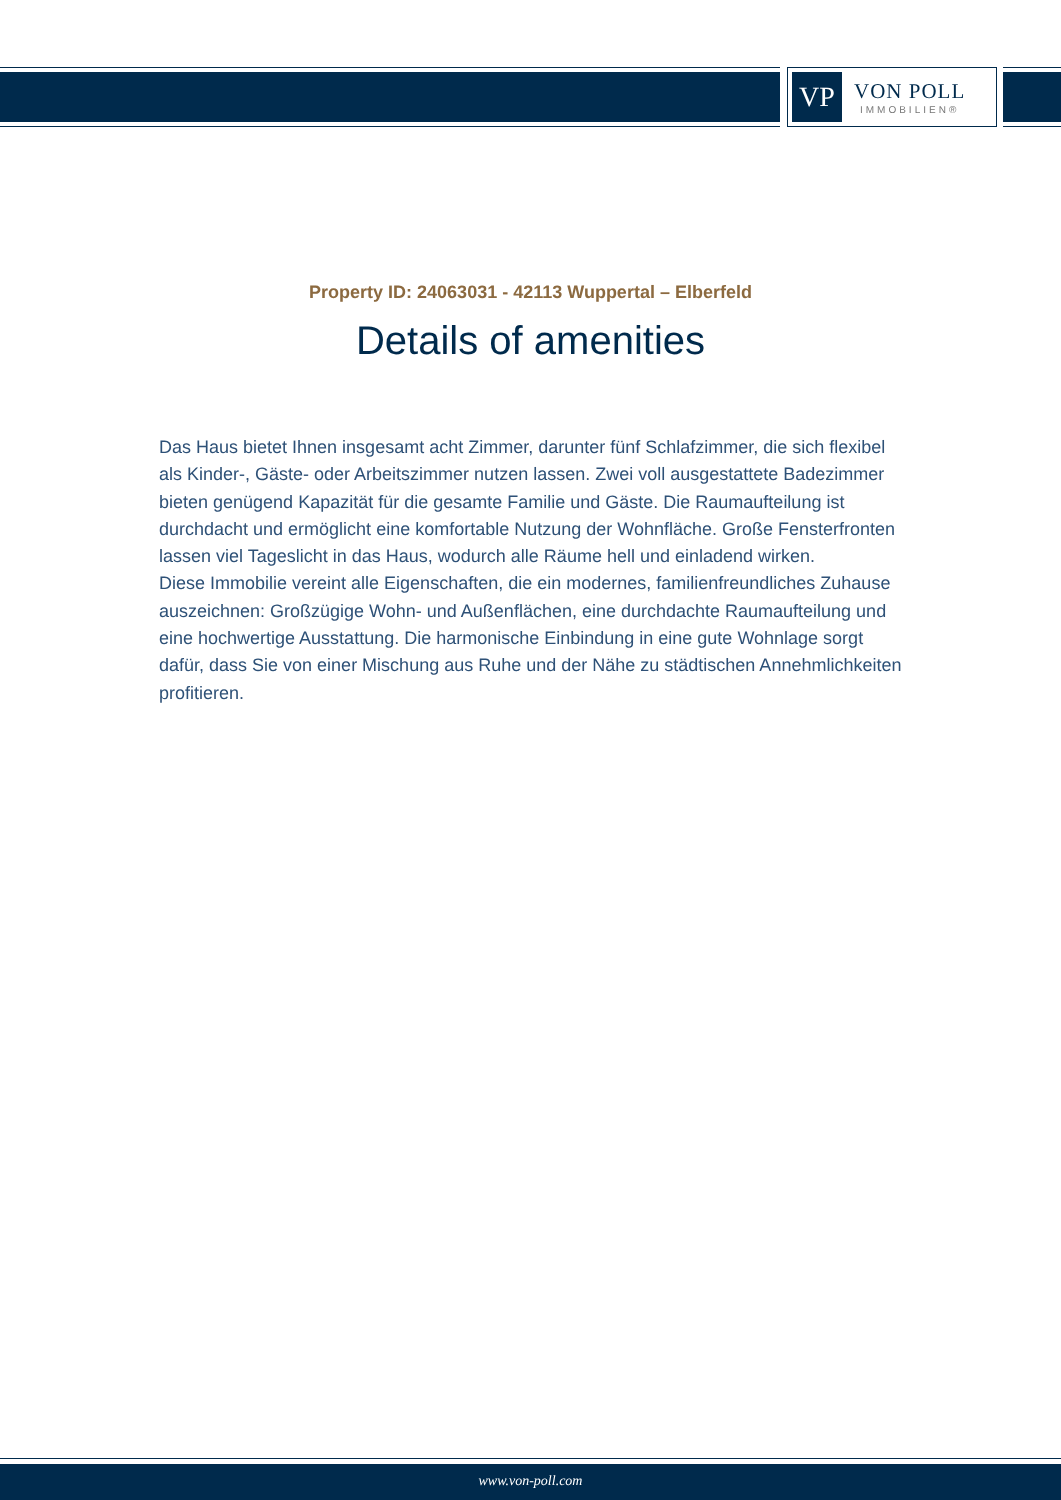VP
VON POLL
IMMOBILIEN®
Property ID: 24063031 - 42113 Wuppertal – Elberfeld
Details of amenities
Das Haus bietet Ihnen insgesamt acht Zimmer, darunter fünf Schlafzimmer, die sich flexibel als Kinder-, Gäste- oder Arbeitszimmer nutzen lassen. Zwei voll ausgestattete Badezimmer bieten genügend Kapazität für die gesamte Familie und Gäste. Die Raumaufteilung ist durchdacht und ermöglicht eine komfortable Nutzung der Wohnfläche. Große Fensterfronten lassen viel Tageslicht in das Haus, wodurch alle Räume hell und einladend wirken.
Diese Immobilie vereint alle Eigenschaften, die ein modernes, familienfreundliches Zuhause auszeichnen: Großzügige Wohn- und Außenflächen, eine durchdachte Raumaufteilung und eine hochwertige Ausstattung. Die harmonische Einbindung in eine gute Wohnlage sorgt dafür, dass Sie von einer Mischung aus Ruhe und der Nähe zu städtischen Annehmlichkeiten profitieren.
www.von-poll.com